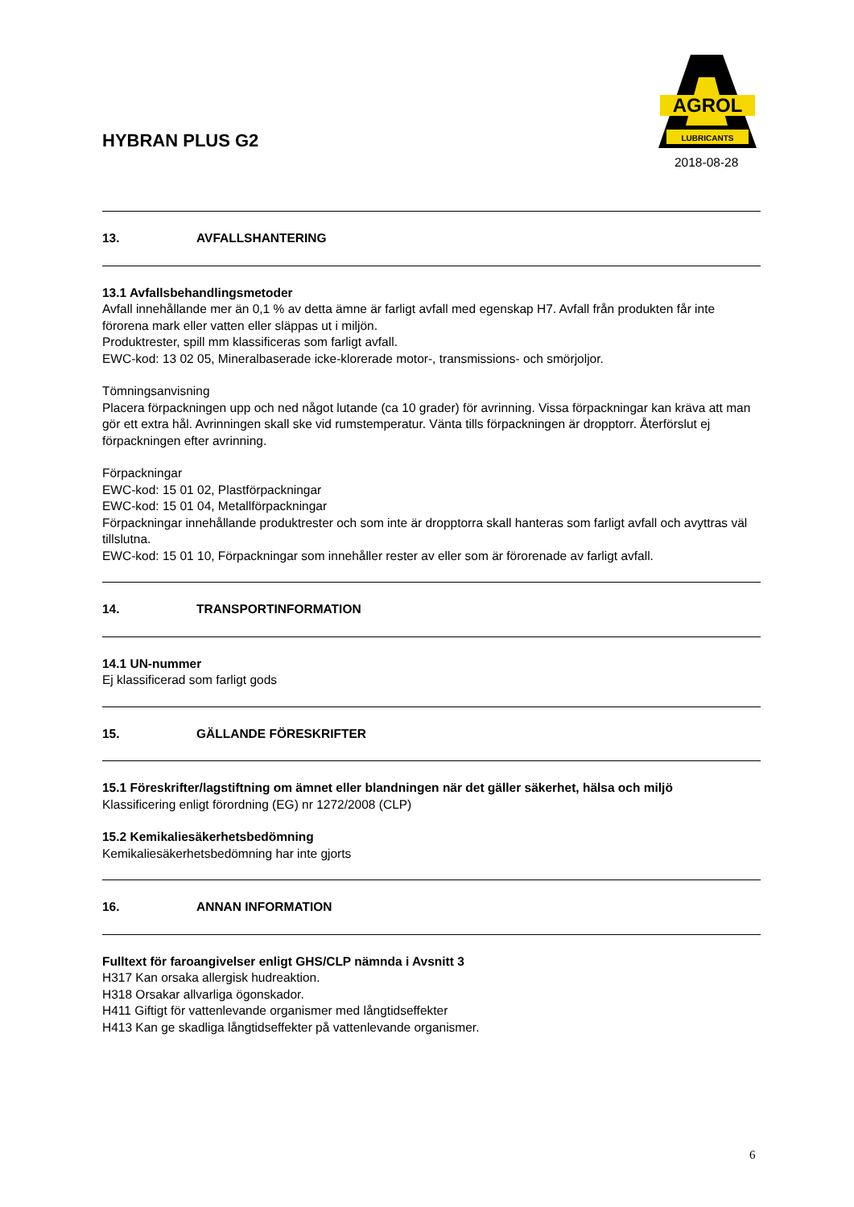AGROL
LUBRICANTS
HYBRAN PLUS G2
2018-08-28
13. AVFALLSHANTERING
13.1 Avfallsbehandlingsmetoder
Avfall innehållande mer än 0,1 % av detta ämne är farligt avfall med egenskap H7. Avfall från produkten får inte förorena mark eller vatten eller släppas ut i miljön.
Produktrester, spill mm klassificeras som farligt avfall.
EWC-kod: 13 02 05, Mineralbaserade icke-klorerade motor-, transmissions- och smörjoljor.
Tömningsanvisning
Placera förpackningen upp och ned något lutande (ca 10 grader) för avrinning. Vissa förpackningar kan kräva att man gör ett extra hål. Avrinningen skall ske vid rumstemperatur. Vänta tills förpackningen är dropptorr. Återförslut ej förpackningen efter avrinning.
Förpackningar
EWC-kod: 15 01 02, Plastförpackningar
EWC-kod: 15 01 04, Metallförpackningar
Förpackningar innehållande produktrester och som inte är dropptorra skall hanteras som farligt avfall och avyttras väl tillslutna.
EWC-kod: 15 01 10, Förpackningar som innehåller rester av eller som är förorenade av farligt avfall.
14. TRANSPORTINFORMATION
14.1 UN-nummer
Ej klassificerad som farligt gods
15. GÄLLANDE FÖRESKRIFTER
15.1 Föreskrifter/lagstiftning om ämnet eller blandningen när det gäller säkerhet, hälsa och miljö
Klassificering enligt förordning (EG) nr 1272/2008 (CLP)
15.2 Kemikaliesäkerhetsbedömning
Kemikaliesäkerhetsbedömning har inte gjorts
16. ANNAN INFORMATION
Fulltext för faroangivelser enligt GHS/CLP nämnda i Avsnitt 3
H317 Kan orsaka allergisk hudreaktion.
H318 Orsakar allvarliga ögonskador.
H411 Giftigt för vattenlevande organismer med långtidseffekter
H413 Kan ge skadliga långtidseffekter på vattenlevande organismer.
6